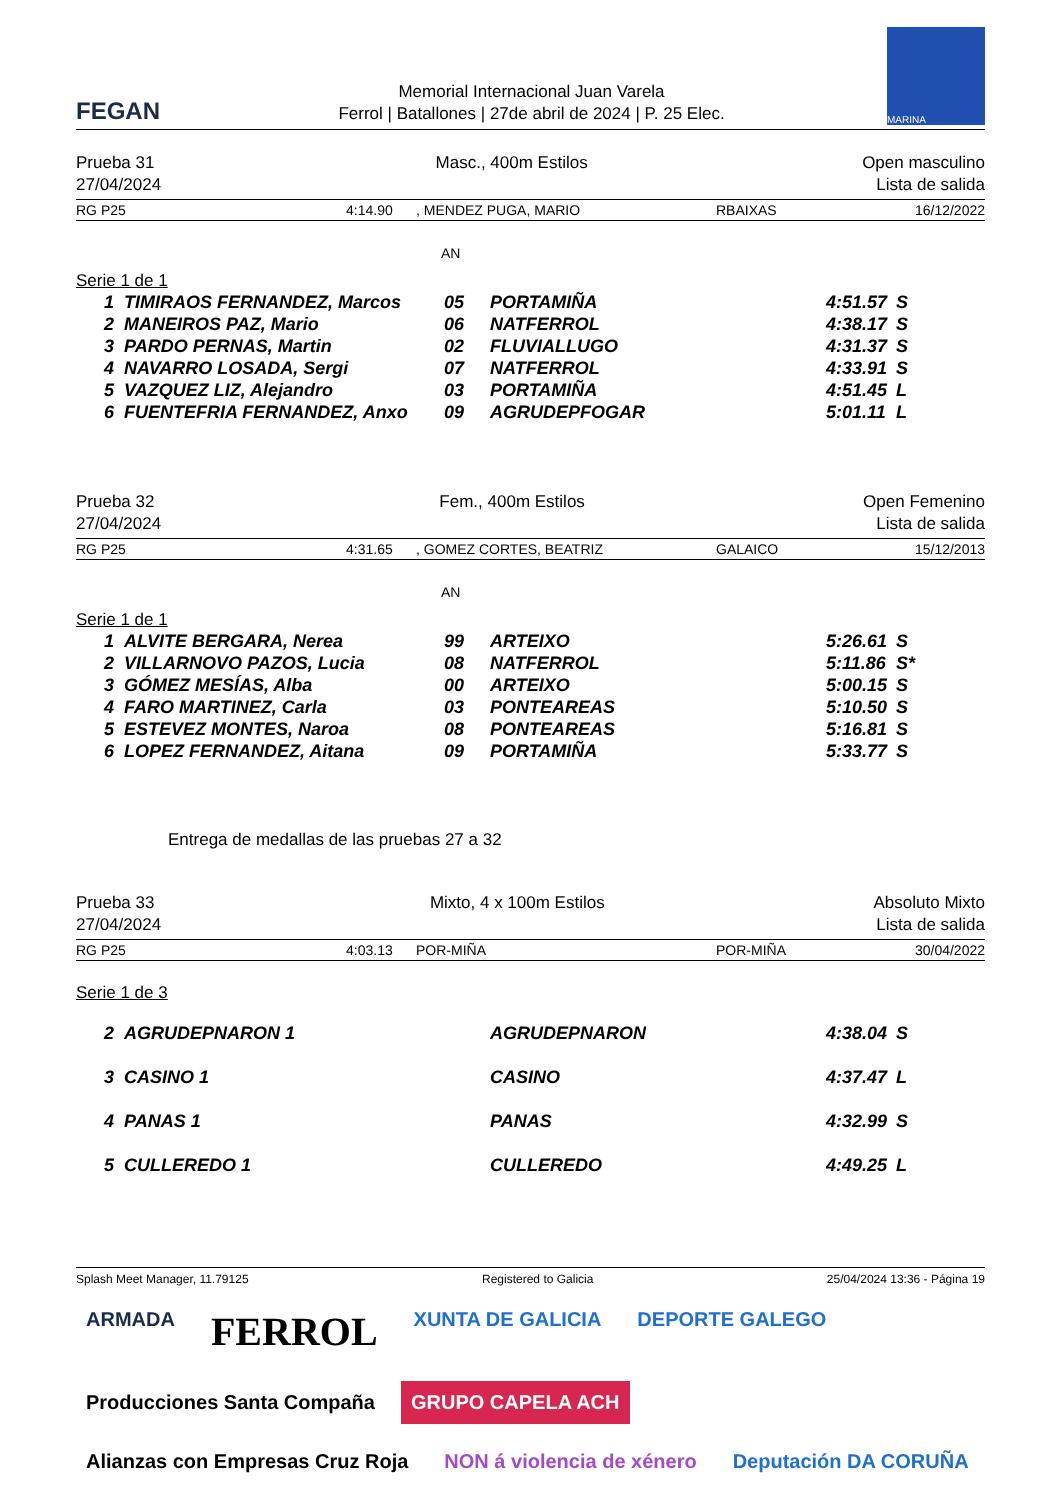FEGAN
Memorial Internacional Juan Varela
Ferrol | Batallones | 27de abril de 2024 | P. 25 Elec.
MARINA
Prueba 31
27/04/2024
Masc., 400m Estilos Open masculino
Lista de salida
| RG P25 | 4:14.90 | , MENDEZ PUGA, MARIO | RBAIXAS | 16/12/2022 |
AN
Serie 1 de 1
| 1 | TIMIRAOS FERNANDEZ, Marcos | 05 | PORTAMIÑA | 4:51.57 | S |
| 2 | MANEIROS PAZ, Mario | 06 | NATFERROL | 4:38.17 | S |
| 3 | PARDO PERNAS, Martin | 02 | FLUVIALLUGO | 4:31.37 | S |
| 4 | NAVARRO LOSADA, Sergi | 07 | NATFERROL | 4:33.91 | S |
| 5 | VAZQUEZ LIZ, Alejandro | 03 | PORTAMIÑA | 4:51.45 | L |
| 6 | FUENTEFRIA FERNANDEZ, Anxo | 09 | AGRUDEPFOGAR | 5:01.11 | L |
Prueba 32
27/04/2024
Fem., 400m Estilos Open Femenino
Lista de salida
| RG P25 | 4:31.65 | , GOMEZ CORTES, BEATRIZ | GALAICO | 15/12/2013 |
AN
Serie 1 de 1
| 1 | ALVITE BERGARA, Nerea | 99 | ARTEIXO | 5:26.61 | S |
| 2 | VILLARNOVO PAZOS, Lucia | 08 | NATFERROL | 5:11.86 | S* |
| 3 | GÓMEZ MESÍAS, Alba | 00 | ARTEIXO | 5:00.15 | S |
| 4 | FARO MARTINEZ, Carla | 03 | PONTEAREAS | 5:10.50 | S |
| 5 | ESTEVEZ MONTES, Naroa | 08 | PONTEAREAS | 5:16.81 | S |
| 6 | LOPEZ FERNANDEZ, Aitana | 09 | PORTAMIÑA | 5:33.77 | S |
Entrega de medallas de las pruebas 27 a 32
Prueba 33
27/04/2024
Mixto, 4 x 100m Estilos Absoluto Mixto
Lista de salida
| RG P25 | 4:03.13 | POR-MIÑA | POR-MIÑA | 30/04/2022 |
Serie 1 de 3
| 2 | AGRUDEPNARON 1 | AGRUDEPNARON | 4:38.04 | S |
| 3 | CASINO 1 | CASINO | 4:37.47 | L |
| 4 | PANAS 1 | PANAS | 4:32.99 | S |
| 5 | CULLEREDO 1 | CULLEREDO | 4:49.25 | L |
Splash Meet Manager, 11.79125 Registered to Galicia 25/04/2024 13:36 - Página 19
ARMADA FERROL XUNTA DE GALICIA DEPORTE GALEGO Producciones Santa Compaña GRUPO CAPELA ACH Alianzas con Empresas Cruz Roja NON á violencia de xénero Deputación DA CORUÑA